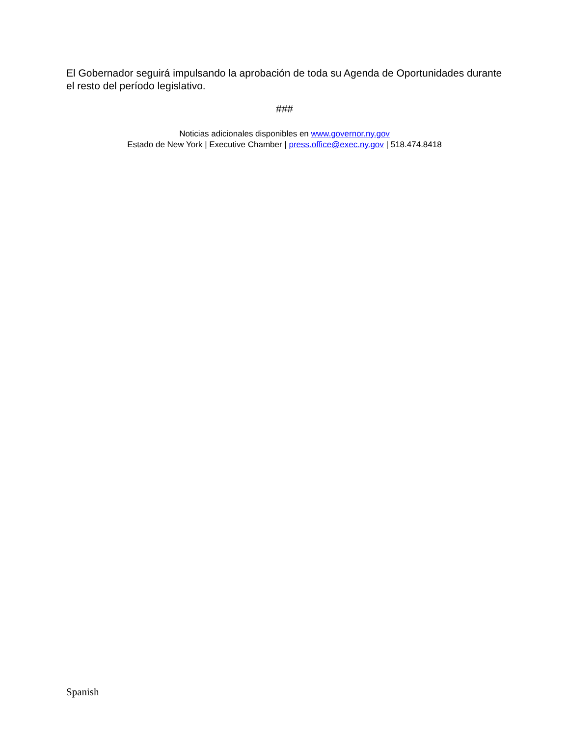El Gobernador seguirá impulsando la aprobación de toda su Agenda de Oportunidades durante el resto del período legislativo.
###
Noticias adicionales disponibles en www.governor.ny.gov
Estado de New York | Executive Chamber | press.office@exec.ny.gov | 518.474.8418
Spanish